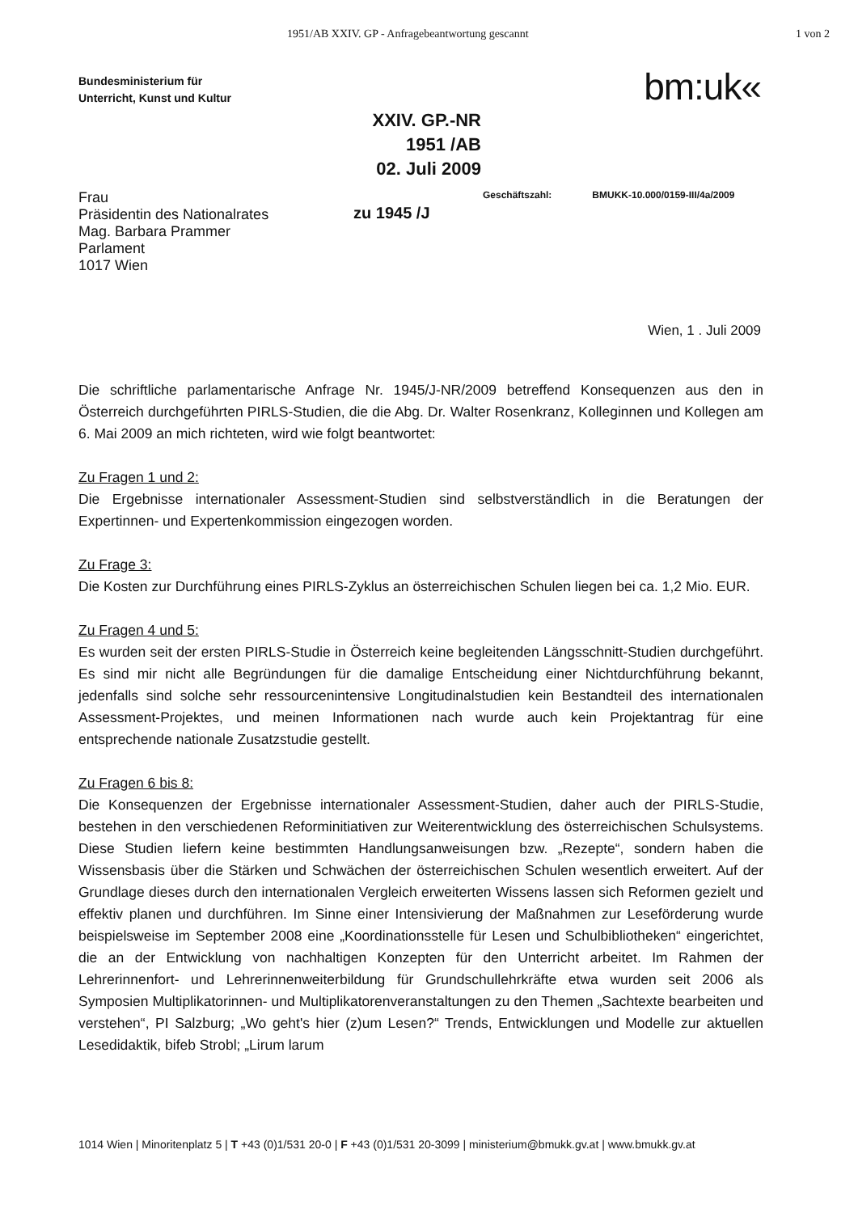1951/AB XXIV. GP - Anfragebeantwortung gescannt 1 von 2
Bundesministerium für
Unterricht, Kunst und Kultur
bm:uk«
XXIV. GP.-NR
1951 /AB
02. Juli 2009
Frau
Präsidentin des Nationalrates
Mag. Barbara Prammer
Parlament
1017 Wien
zu 1945 /J
Geschäftszahl: BMUKK-10.000/0159-III/4a/2009
Wien, 1 . Juli 2009
Die schriftliche parlamentarische Anfrage Nr. 1945/J-NR/2009 betreffend Konsequenzen aus den in Österreich durchgeführten PIRLS-Studien, die die Abg. Dr. Walter Rosenkranz, Kolleginnen und Kollegen am 6. Mai 2009 an mich richteten, wird wie folgt beantwortet:
Zu Fragen 1 und 2:
Die Ergebnisse internationaler Assessment-Studien sind selbstverständlich in die Beratungen der Expertinnen- und Expertenkommission eingezogen worden.
Zu Frage 3:
Die Kosten zur Durchführung eines PIRLS-Zyklus an österreichischen Schulen liegen bei ca. 1,2 Mio. EUR.
Zu Fragen 4 und 5:
Es wurden seit der ersten PIRLS-Studie in Österreich keine begleitenden Längsschnitt-Studien durchgeführt. Es sind mir nicht alle Begründungen für die damalige Entscheidung einer Nichtdurchführung bekannt, jedenfalls sind solche sehr ressourcenintensive Longitudinalstudien kein Bestandteil des internationalen Assessment-Projektes, und meinen Informationen nach wurde auch kein Projektantrag für eine entsprechende nationale Zusatzstudie gestellt.
Zu Fragen 6 bis 8:
Die Konsequenzen der Ergebnisse internationaler Assessment-Studien, daher auch der PIRLS-Studie, bestehen in den verschiedenen Reforminitiativen zur Weiterentwicklung des österreichischen Schulsystems. Diese Studien liefern keine bestimmten Handlungsanweisungen bzw. „Rezepte“, sondern haben die Wissensbasis über die Stärken und Schwächen der österreichischen Schulen wesentlich erweitert. Auf der Grundlage dieses durch den internationalen Vergleich erweiterten Wissens lassen sich Reformen gezielt und effektiv planen und durchführen. Im Sinne einer Intensivierung der Maßnahmen zur Leseförderung wurde beispielsweise im September 2008 eine „Koordinationsstelle für Lesen und Schulbibliotheken“ eingerichtet, die an der Entwicklung von nachhaltigen Konzepten für den Unterricht arbeitet. Im Rahmen der Lehrerinnenfort- und Lehrerinnenweiterbildung für Grundschullehrkräfte etwa wurden seit 2006 als Symposien Multiplikatorinnen- und Multiplikatorenveranstaltungen zu den Themen „Sachtexte bearbeiten und verstehen“, PI Salzburg; „Wo geht's hier (z)um Lesen?“ Trends, Entwicklungen und Modelle zur aktuellen Lesedidaktik, bifeb Strobl; „Lirum larum
1014 Wien | Minoritenplatz 5 | T +43 (0)1/531 20-0 | F +43 (0)1/531 20-3099 | ministerium@bmukk.gv.at | www.bmukk.gv.at